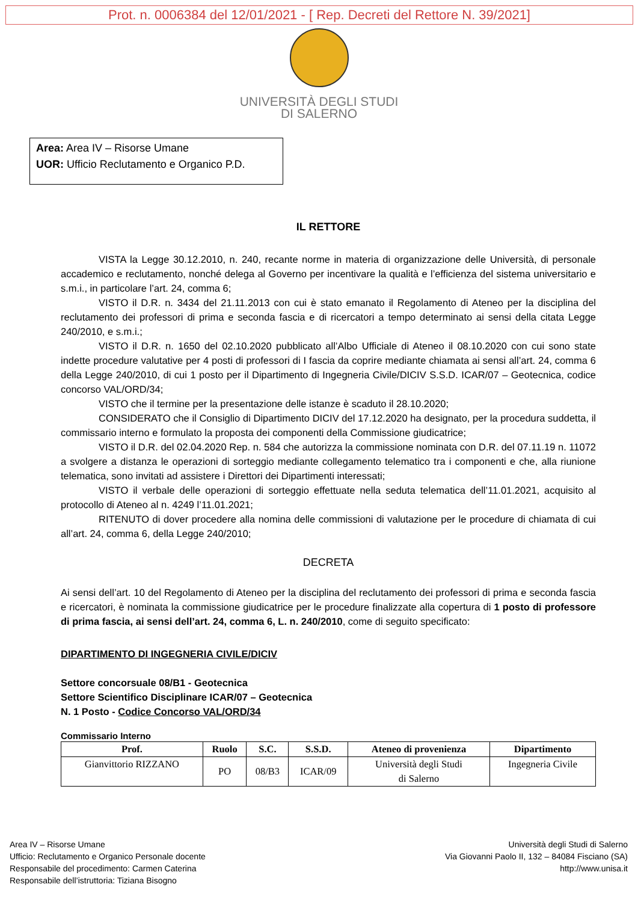Prot. n. 0006384 del 12/01/2021 - [ Rep. Decreti del Rettore N. 39/2021]
UNIVERSITÀ DEGLI STUDI
DI SALERNO
Area: Area IV – Risorse Umane
UOR: Ufficio Reclutamento e Organico P.D.
IL RETTORE
VISTA la Legge 30.12.2010, n. 240, recante norme in materia di organizzazione delle Università, di personale accademico e reclutamento, nonché delega al Governo per incentivare la qualità e l’efficienza del sistema universitario e s.m.i., in particolare l’art. 24, comma 6;
VISTO il D.R. n. 3434 del 21.11.2013 con cui è stato emanato il Regolamento di Ateneo per la disciplina del reclutamento dei professori di prima e seconda fascia e di ricercatori a tempo determinato ai sensi della citata Legge 240/2010, e s.m.i.;
VISTO il D.R. n. 1650 del 02.10.2020 pubblicato all’Albo Ufficiale di Ateneo il 08.10.2020 con cui sono state indette procedure valutative per 4 posti di professori di I fascia da coprire mediante chiamata ai sensi all’art. 24, comma 6 della Legge 240/2010, di cui 1 posto per il Dipartimento di Ingegneria Civile/DICIV S.S.D. ICAR/07 – Geotecnica, codice concorso VAL/ORD/34;
VISTO che il termine per la presentazione delle istanze è scaduto il 28.10.2020;
CONSIDERATO che il Consiglio di Dipartimento DICIV del 17.12.2020 ha designato, per la procedura suddetta, il commissario interno e formulato la proposta dei componenti della Commissione giudicatrice;
VISTO il D.R. del 02.04.2020 Rep. n. 584 che autorizza la commissione nominata con D.R. del 07.11.19 n. 11072 a svolgere a distanza le operazioni di sorteggio mediante collegamento telematico tra i componenti e che, alla riunione telematica, sono invitati ad assistere i Direttori dei Dipartimenti interessati;
VISTO il verbale delle operazioni di sorteggio effettuate nella seduta telematica dell’11.01.2021, acquisito al protocollo di Ateneo al n. 4249 l’11.01.2021;
RITENUTO di dover procedere alla nomina delle commissioni di valutazione per le procedure di chiamata di cui all’art. 24, comma 6, della Legge 240/2010;
DECRETA
Ai sensi dell’art. 10 del Regolamento di Ateneo per la disciplina del reclutamento dei professori di prima e seconda fascia e ricercatori, è nominata la commissione giudicatrice per le procedure finalizzate alla copertura di 1 posto di professore di prima fascia, ai sensi dell’art. 24, comma 6, L. n. 240/2010, come di seguito specificato:
DIPARTIMENTO DI INGEGNERIA CIVILE/DICIV
Settore concorsuale 08/B1 - Geotecnica
Settore Scientifico Disciplinare ICAR/07 – Geotecnica
N. 1 Posto - Codice Concorso VAL/ORD/34
Commissario Interno
| Prof. | Ruolo | S.C. | S.S.D. | Ateneo di provenienza | Dipartimento |
| --- | --- | --- | --- | --- | --- |
| Gianvittorio RIZZANO | PO | 08/B3 | ICAR/09 | Università degli Studi di Salerno | Ingegneria Civile |
Area IV – Risorse Umane
Ufficio: Reclutamento e Organico Personale docente
Responsabile del procedimento: Carmen Caterina
Responsabile dell’istruttoria: Tiziana Bisogno
Università degli Studi di Salerno
Via Giovanni Paolo II, 132 – 84084 Fisciano (SA)
http://www.unisa.it